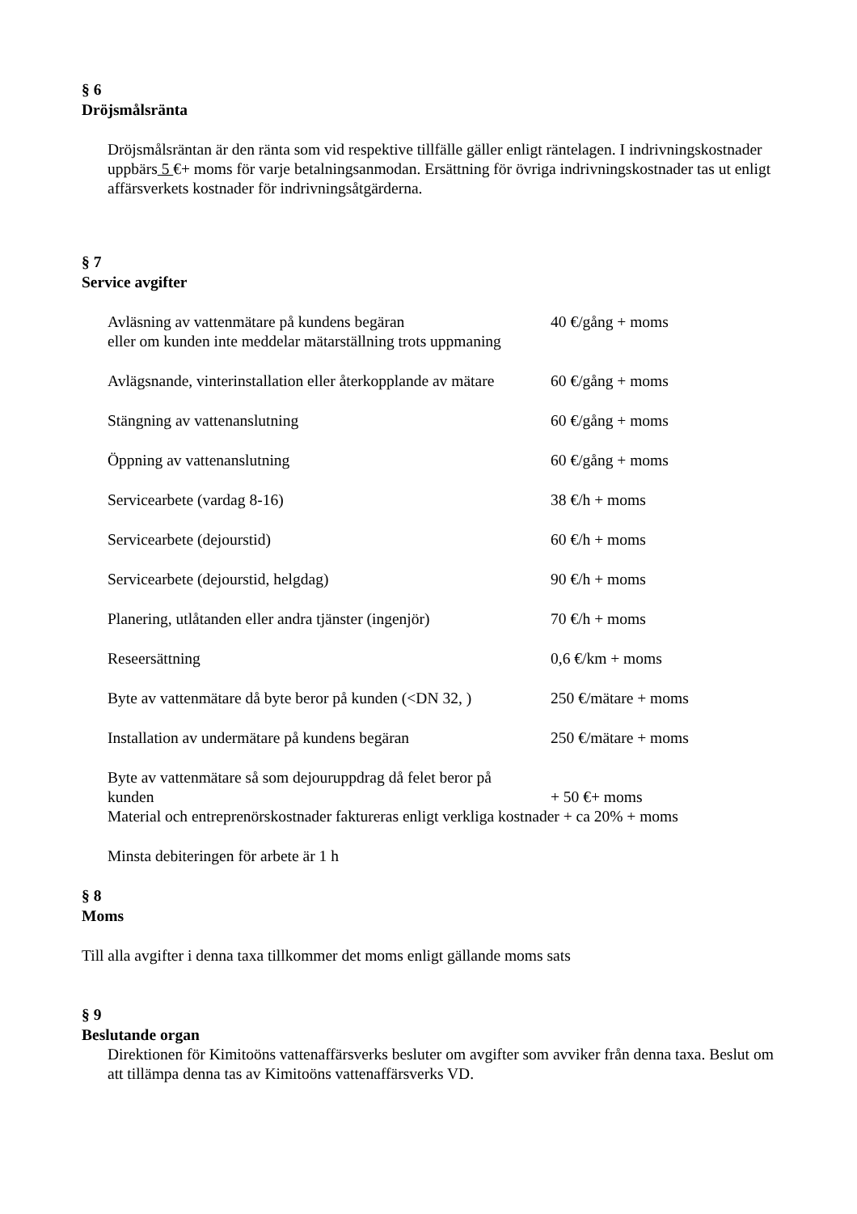§ 6
Dröjsmålsränta
Dröjsmålsräntan är den ränta som vid respektive tillfälle gäller enligt räntelagen. I indrivningskostnader uppbärs 5 €+ moms för varje betalningsanmodan. Ersättning för övriga indrivningskostnader tas ut enligt affärsverkets kostnader för indrivningsåtgärderna.
§ 7
Service avgifter
| Avläsning av vattenmätare på kundens begäran eller om kunden inte meddelar mätarställning trots uppmaning | 40 €/gång + moms |
| Avlägsnande, vinterinstallation eller återkopplande av mätare | 60 €/gång + moms |
| Stängning av vattenanslutning | 60 €/gång + moms |
| Öppning av vattenanslutning | 60 €/gång + moms |
| Servicearbete (vardag 8-16) | 38 €/h + moms |
| Servicearbete (dejourstid) | 60 €/h + moms |
| Servicearbete (dejourstid, helgdag) | 90 €/h + moms |
| Planering, utlåtanden eller andra tjänster (ingenjör) | 70 €/h + moms |
| Reseersättning | 0,6 €/km + moms |
| Byte av vattenmätare då byte beror på kunden (<DN 32, ) | 250 €/mätare + moms |
| Installation av undermätare på kundens begäran | 250 €/mätare + moms |
| Byte av vattenmätare så som dejouruppdrag då felet beror på kunden | + 50 €+ moms |
Material och entreprenörskostnader faktureras enligt verkliga kostnader + ca 20% + moms
Minsta debiteringen för arbete är 1 h
§ 8
Moms
Till alla avgifter i denna taxa tillkommer det moms enligt gällande moms sats
§ 9
Beslutande organ
Direktionen för Kimitoöns vattenaffärsverks besluter om avgifter som avviker från denna taxa. Beslut om att tillämpa denna tas av Kimitoöns vattenaffärsverks VD.